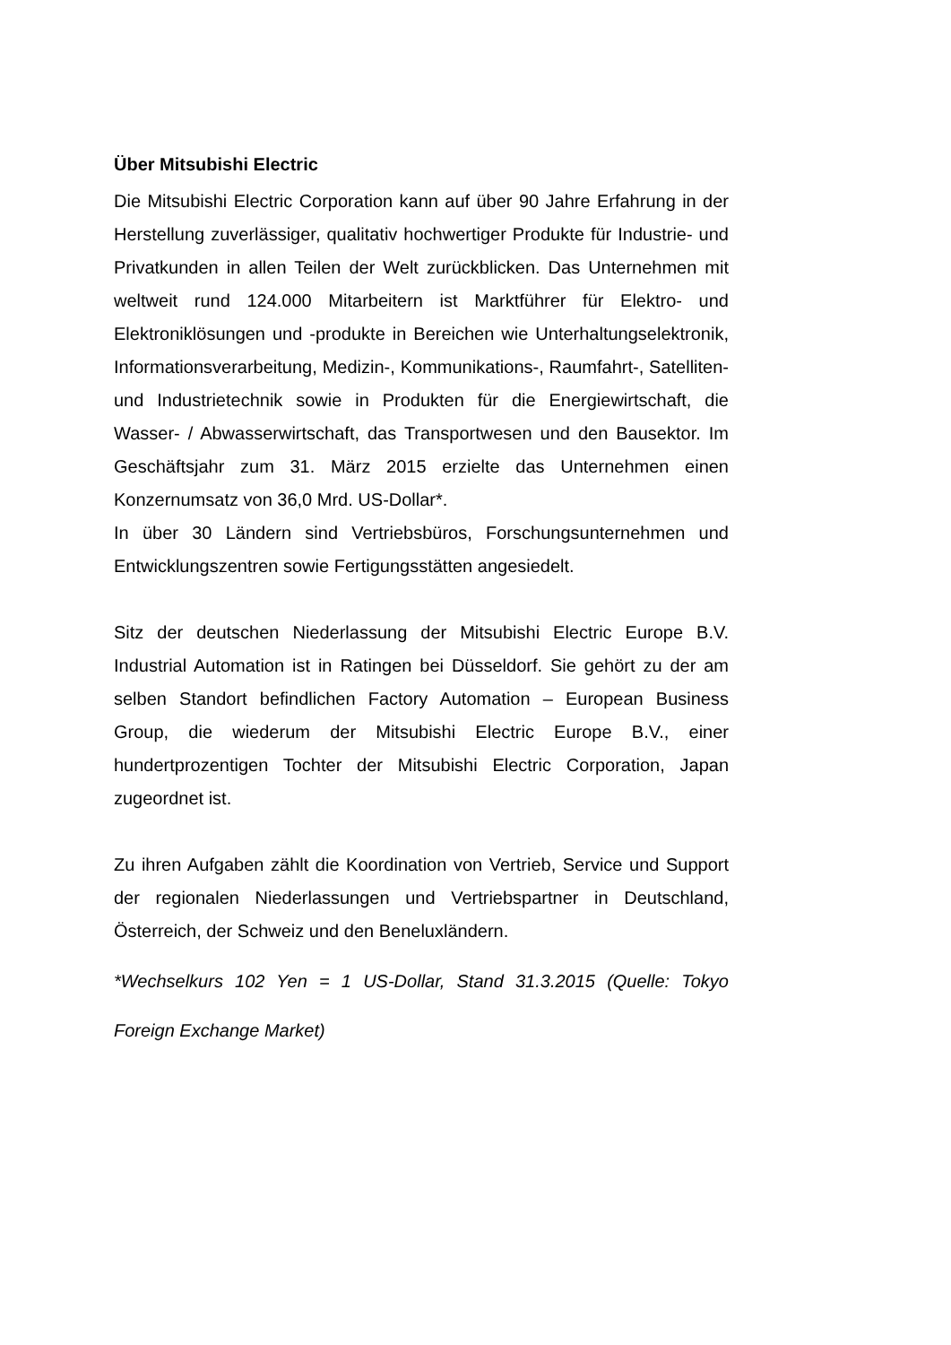Über Mitsubishi Electric
Die Mitsubishi Electric Corporation kann auf über 90 Jahre Erfahrung in der Herstellung zuverlässiger, qualitativ hochwertiger Produkte für Industrie- und Privatkunden in allen Teilen der Welt zurückblicken. Das Unternehmen mit weltweit rund 124.000 Mitarbeitern ist Marktführer für Elektro- und Elektroniklösungen und -produkte in Bereichen wie Unterhaltungselektronik, Informationsverarbeitung, Medizin-, Kommunikations-, Raumfahrt-, Satelliten- und Industrietechnik sowie in Produkten für die Energiewirtschaft, die Wasser- / Abwasserwirtschaft, das Transportwesen und den Bausektor. Im Geschäftsjahr zum 31. März 2015 erzielte das Unternehmen einen Konzernumsatz von 36,0 Mrd. US-Dollar*.
In über 30 Ländern sind Vertriebsbüros, Forschungsunternehmen und Entwicklungszentren sowie Fertigungsstätten angesiedelt.
Sitz der deutschen Niederlassung der Mitsubishi Electric Europe B.V. Industrial Automation ist in Ratingen bei Düsseldorf. Sie gehört zu der am selben Standort befindlichen Factory Automation – European Business Group, die wiederum der Mitsubishi Electric Europe B.V., einer hundertprozentigen Tochter der Mitsubishi Electric Corporation, Japan zugeordnet ist.
Zu ihren Aufgaben zählt die Koordination von Vertrieb, Service und Support der regionalen Niederlassungen und Vertriebspartner in Deutschland, Österreich, der Schweiz und den Beneluxländern.
*Wechselkurs 102 Yen = 1 US-Dollar, Stand 31.3.2015 (Quelle: Tokyo Foreign Exchange Market)